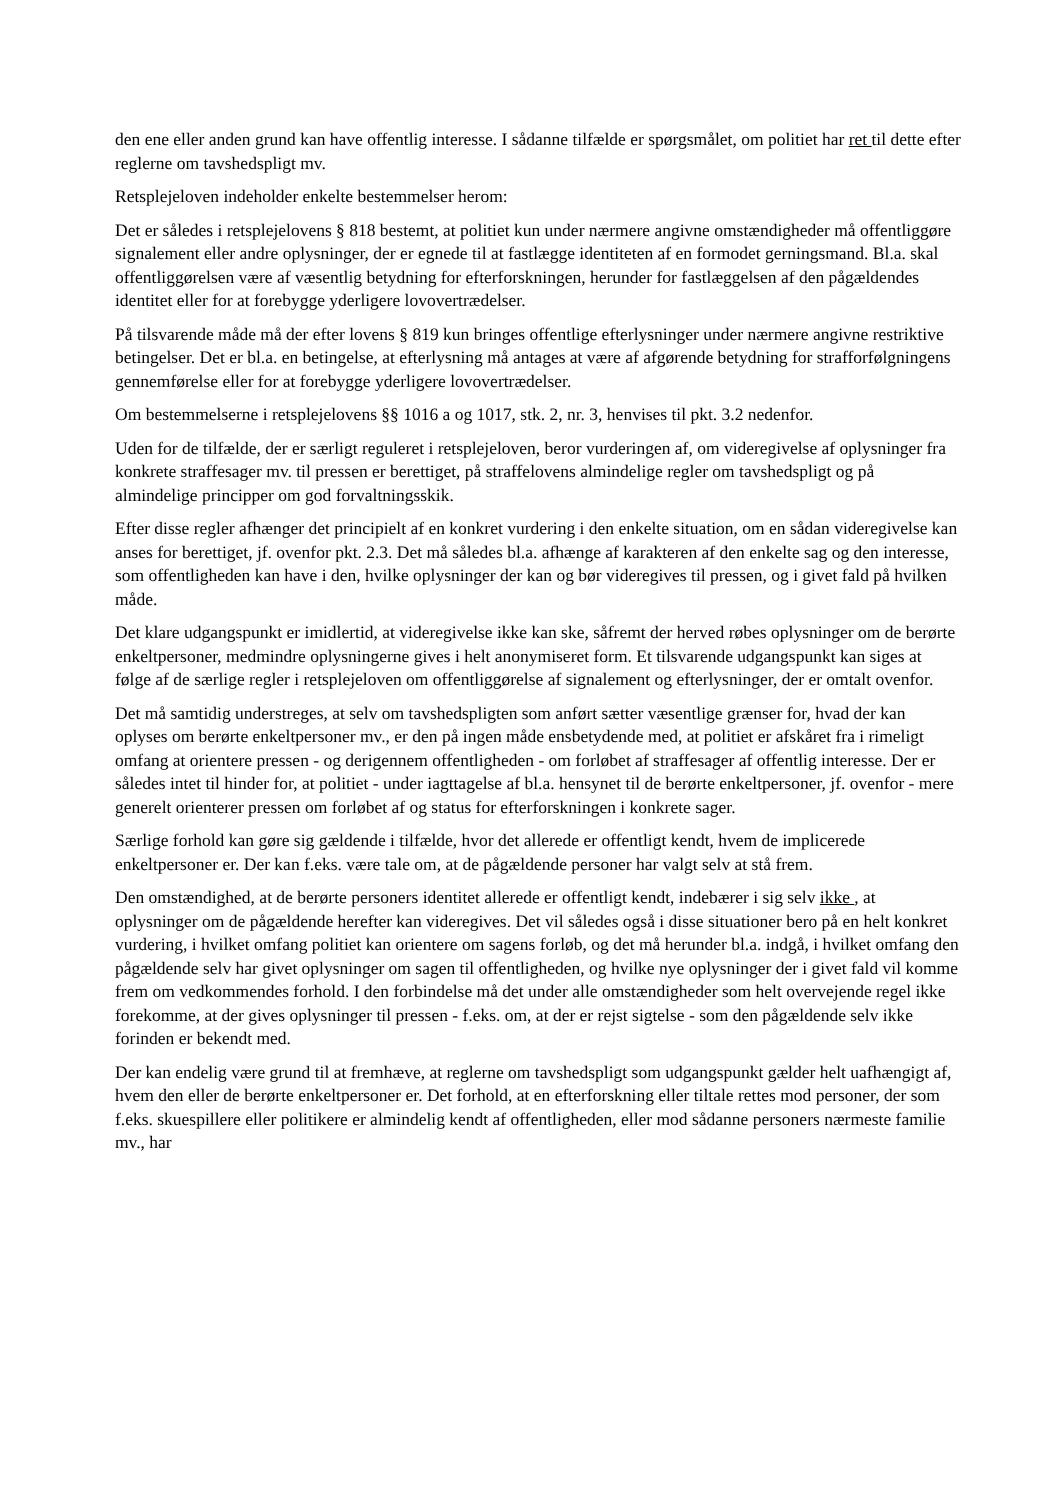den ene eller anden grund kan have offentlig interesse. I sådanne tilfælde er spørgsmålet, om politiet har ret til dette efter reglerne om tavshedspligt mv.
Retsplejeloven indeholder enkelte bestemmelser herom:
Det er således i retsplejelovens § 818 bestemt, at politiet kun under nærmere angivne omstændigheder må offentliggøre signalement eller andre oplysninger, der er egnede til at fastlægge identiteten af en formodet gerningsmand. Bl.a. skal offentliggørelsen være af væsentlig betydning for efterforskningen, herunder for fastlæggelsen af den pågældendes identitet eller for at forebygge yderligere lovovertrædelser.
På tilsvarende måde må der efter lovens § 819 kun bringes offentlige efterlysninger under nærmere angivne restriktive betingelser. Det er bl.a. en betingelse, at efterlysning må antages at være af afgørende betydning for strafforfølgningens gennemførelse eller for at forebygge yderligere lovovertrædelser.
Om bestemmelserne i retsplejelovens §§ 1016 a og 1017, stk. 2, nr. 3, henvises til pkt. 3.2 nedenfor.
Uden for de tilfælde, der er særligt reguleret i retsplejeloven, beror vurderingen af, om videregivelse af oplysninger fra konkrete straffesager mv. til pressen er berettiget, på straffelovens almindelige regler om tavshedspligt og på almindelige principper om god forvaltningsskik.
Efter disse regler afhænger det principielt af en konkret vurdering i den enkelte situation, om en sådan videregivelse kan anses for berettiget, jf. ovenfor pkt. 2.3. Det må således bl.a. afhænge af karakteren af den enkelte sag og den interesse, som offentligheden kan have i den, hvilke oplysninger der kan og bør videregives til pressen, og i givet fald på hvilken måde.
Det klare udgangspunkt er imidlertid, at videregivelse ikke kan ske, såfremt der herved røbes oplysninger om de berørte enkeltpersoner, medmindre oplysningerne gives i helt anonymiseret form. Et tilsvarende udgangspunkt kan siges at følge af de særlige regler i retsplejeloven om offentliggørelse af signalement og efterlysninger, der er omtalt ovenfor.
Det må samtidig understreges, at selv om tavshedspligten som anført sætter væsentlige grænser for, hvad der kan oplyses om berørte enkeltpersoner mv., er den på ingen måde ensbetydende med, at politiet er afskåret fra i rimeligt omfang at orientere pressen - og derigennem offentligheden - om forløbet af straffesager af offentlig interesse. Der er således intet til hinder for, at politiet - under iagttagelse af bl.a. hensynet til de berørte enkeltpersoner, jf. ovenfor - mere generelt orienterer pressen om forløbet af og status for efterforskningen i konkrete sager.
Særlige forhold kan gøre sig gældende i tilfælde, hvor det allerede er offentligt kendt, hvem de implicerede enkeltpersoner er. Der kan f.eks. være tale om, at de pågældende personer har valgt selv at stå frem.
Den omstændighed, at de berørte personers identitet allerede er offentligt kendt, indebærer i sig selv ikke , at oplysninger om de pågældende herefter kan videregives. Det vil således også i disse situationer bero på en helt konkret vurdering, i hvilket omfang politiet kan orientere om sagens forløb, og det må herunder bl.a. indgå, i hvilket omfang den pågældende selv har givet oplysninger om sagen til offentligheden, og hvilke nye oplysninger der i givet fald vil komme frem om vedkommendes forhold. I den forbindelse må det under alle omstændigheder som helt overvejende regel ikke forekomme, at der gives oplysninger til pressen - f.eks. om, at der er rejst sigtelse - som den pågældende selv ikke forinden er bekendt med.
Der kan endelig være grund til at fremhæve, at reglerne om tavshedspligt som udgangspunkt gælder helt uafhængigt af, hvem den eller de berørte enkeltpersoner er. Det forhold, at en efterforskning eller tiltale rettes mod personer, der som f.eks. skuespillere eller politikere er almindelig kendt af offentligheden, eller mod sådanne personers nærmeste familie mv., har